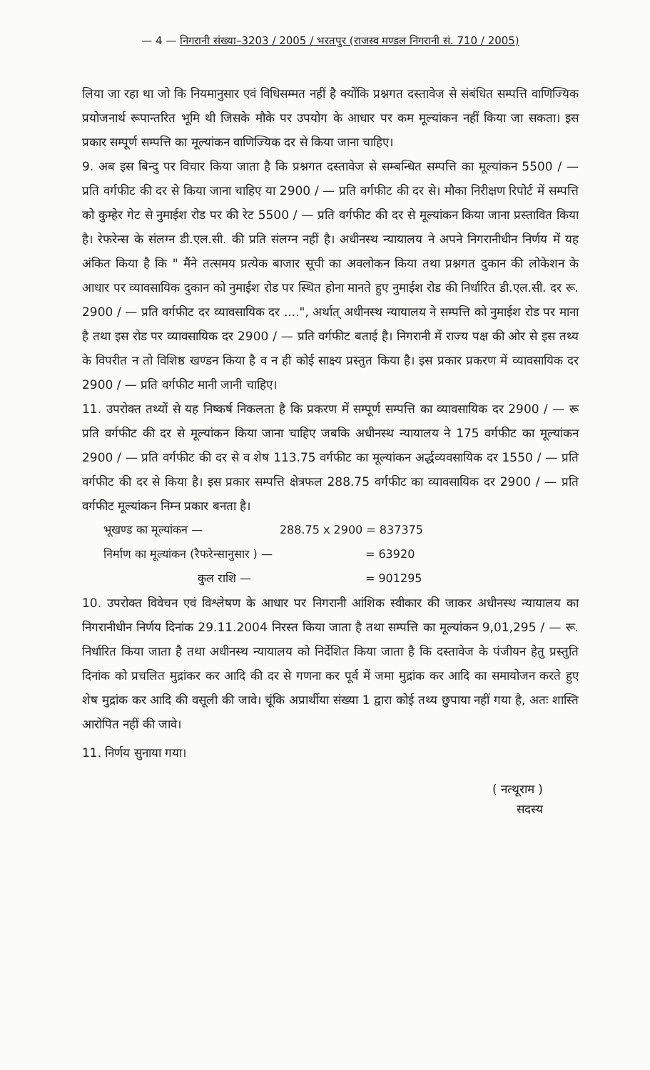— 4 — निगरानी संख्या–3203 / 2005 / भरतपुर (राजस्व मण्डल निगरानी सं. 710 / 2005)
लिया जा रहा था जो कि नियमानुसार एवं विधिसम्मत नहीं है क्योंकि प्रश्नगत दस्तावेज से संबंधित सम्पत्ति वाणिज्यिक प्रयोजनार्थ रूपान्तरित भूमि थी जिसके मौके पर उपयोग के आधार पर कम मूल्यांकन नहीं किया जा सकता। इस प्रकार सम्पूर्ण सम्पत्ति का मूल्यांकन वाणिज्यिक दर से किया जाना चाहिए।
9. अब इस बिन्दु पर विचार किया जाता है कि प्रश्नगत दस्तावेज से सम्बन्धित सम्पत्ति का मूल्यांकन 5500 / — प्रति वर्गफीट की दर से किया जाना चाहिए या 2900 / — प्रति वर्गफीट की दर से। मौका निरीक्षण रिपोर्ट में सम्पत्ति को कुम्हेर गेट से नुमाईश रोड पर की रेट 5500 / — प्रति वर्गफीट की दर से मूल्यांकन किया जाना प्रस्तावित किया है। रेफरेन्स के संलग्न डी.एल.सी. की प्रति संलग्न नहीं है। अधीनस्थ न्यायालय ने अपने निगरानीधीन निर्णय में यह अंकित किया है कि " मैंने तत्समय प्रत्येक बाजार सूची का अवलोकन किया तथा प्रश्नगत दुकान की लोकेशन के आधार पर व्यावसायिक दुकान को नुमाईश रोड पर स्थित होना मानते हुए नुमाईश रोड की निर्धारित डी.एल.सी. दर रू. 2900 / — प्रति वर्गफीट दर व्यावसायिक दर ....", अर्थात् अधीनस्थ न्यायालय ने सम्पत्ति को नुमाईश रोड पर माना है तथा इस रोड पर व्यावसायिक दर 2900 / — प्रति वर्गफीट बताई है। निगरानी में राज्य पक्ष की ओर से इस तथ्य के विपरीत न तो विशिष्ठ खण्डन किया है व न ही कोई साक्ष्य प्रस्तुत किया है। इस प्रकार प्रकरण में व्यावसायिक दर 2900 / — प्रति वर्गफीट मानी जानी चाहिए।
11. उपरोक्त तथ्यों से यह निष्कर्ष निकलता है कि प्रकरण में सम्पूर्ण सम्पत्ति का व्यावसायिक दर 2900 / — रू प्रति वर्गफीट की दर से मूल्यांकन किया जाना चाहिए जबकि अधीनस्थ न्यायालय ने 175 वर्गफीट का मूल्यांकन 2900 / — प्रति वर्गफीट की दर से व शेष 113.75 वर्गफीट का मूल्यांकन अर्द्धव्यवसायिक दर 1550 / — प्रति वर्गफीट की दर से किया है। इस प्रकार सम्पत्ति क्षेत्रफल 288.75 वर्गफीट का व्यावसायिक दर 2900 / — प्रति वर्गफीट मूल्यांकन निम्न प्रकार बनता है।
| भूखण्ड का मूल्यांकन — | 288.75 x 2900 = 837375 |
| निर्माण का मूल्यांकन (रैफरेन्सानुसार ) — | = 63920 |
| कुल राशि — | = 901295 |
10. उपरोक्त विवेचन एवं विश्लेषण के आधार पर निगरानी आंशिक स्वीकार की जाकर अधीनस्थ न्यायालय का निगरानीधीन निर्णय दिनांक 29.11.2004 निरस्त किया जाता है तथा सम्पत्ति का मूल्यांकन 9,01,295 / — रू. निर्धारित किया जाता है तथा अधीनस्थ न्यायालय को निर्देशित किया जाता है कि दस्तावेज के पंजीयन हेतु प्रस्तुति दिनांक को प्रचलित मुद्रांकर कर आदि की दर से गणना कर पूर्व में जमा मुद्रांक कर आदि का समायोजन करते हुए शेष मुद्रांक कर आदि की वसूली की जावे। चूंकि अप्रार्थीया संख्या 1 द्वारा कोई तथ्य छुपाया नहीं गया है, अतः शास्ति आरोपित नहीं की जावे।
11. निर्णय सुनाया गया।
( नत्थूराम )
सदस्य